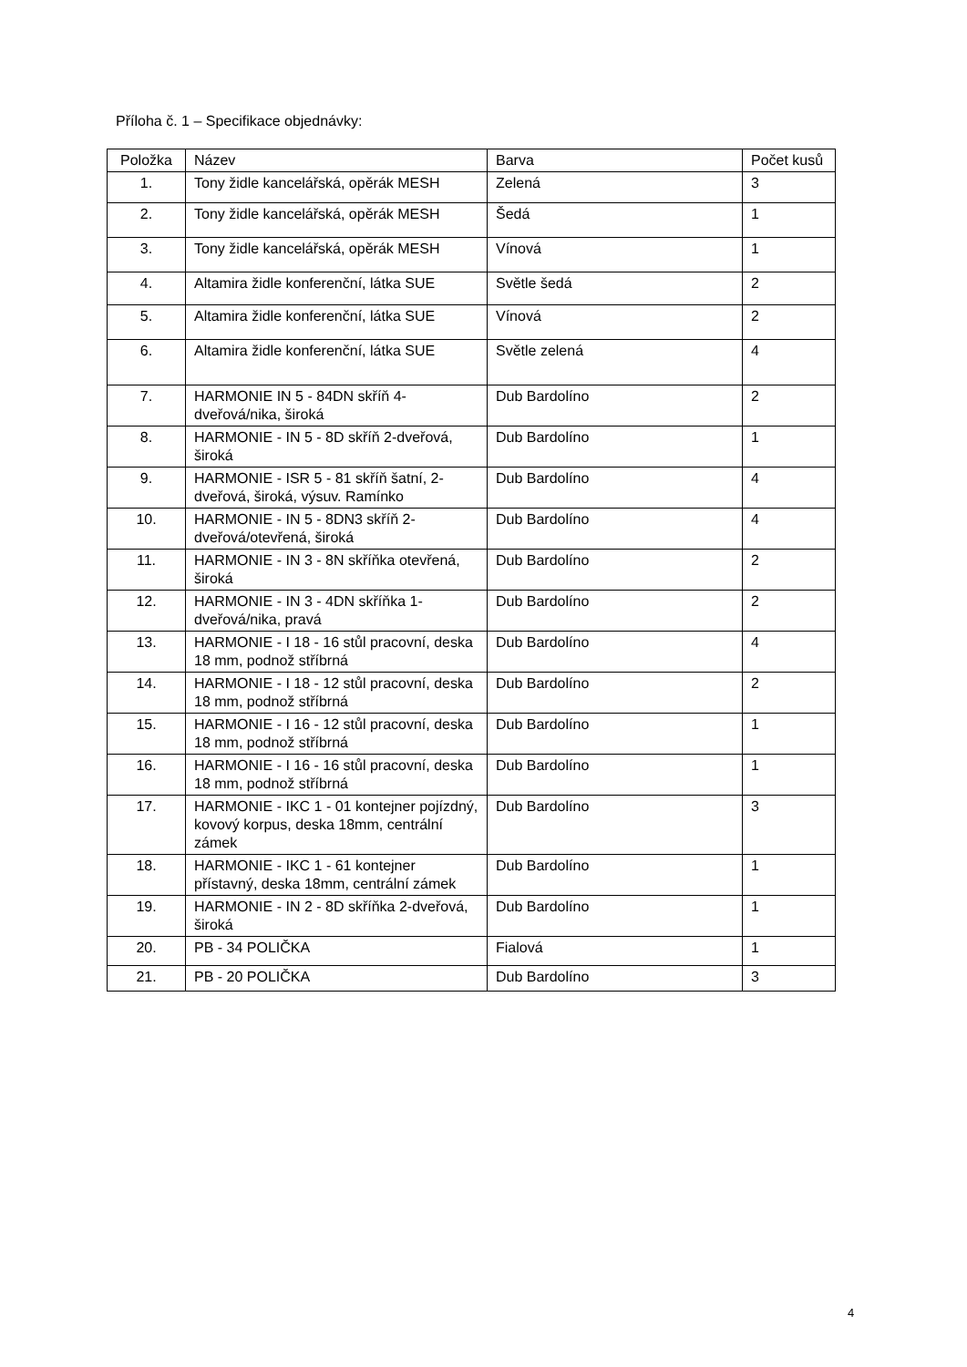Příloha č. 1 – Specifikace objednávky:
| Položka | Název | Barva | Počet kusů |
| --- | --- | --- | --- |
| 1. | Tony židle kancelářská, opěrák MESH | Zelená | 3 |
| 2. | Tony židle kancelářská, opěrák MESH | Šedá | 1 |
| 3. | Tony židle kancelářská, opěrák MESH | Vínová | 1 |
| 4. | Altamira židle konferenční, látka SUE | Světle šedá | 2 |
| 5. | Altamira židle konferenční, látka SUE | Vínová | 2 |
| 6. | Altamira židle konferenční, látka SUE | Světle zelená | 4 |
| 7. | HARMONIE IN 5 - 84DN skříň 4-dveřová/nika, široká | Dub Bardolíno | 2 |
| 8. | HARMONIE - IN 5 - 8D skříň 2-dveřová, široká | Dub Bardolíno | 1 |
| 9. | HARMONIE - ISR 5 - 81 skříň šatní, 2-dveřová, široká, výsuv. Ramínko | Dub Bardolíno | 4 |
| 10. | HARMONIE - IN 5 - 8DN3 skříň 2-dveřová/otevřená, široká | Dub Bardolíno | 4 |
| 11. | HARMONIE - IN 3 - 8N skříňka otevřená, široká | Dub Bardolíno | 2 |
| 12. | HARMONIE - IN 3 - 4DN skříňka 1-dveřová/nika, pravá | Dub Bardolíno | 2 |
| 13. | HARMONIE - I 18 - 16 stůl pracovní, deska 18 mm, podnož stříbrná | Dub Bardolíno | 4 |
| 14. | HARMONIE - I 18 - 12 stůl pracovní, deska 18 mm, podnož stříbrná | Dub Bardolíno | 2 |
| 15. | HARMONIE - I 16 - 12 stůl pracovní, deska 18 mm, podnož stříbrná | Dub Bardolíno | 1 |
| 16. | HARMONIE - I 16 - 16 stůl pracovní, deska 18 mm, podnož stříbrná | Dub Bardolíno | 1 |
| 17. | HARMONIE - IKC 1 - 01 kontejner pojízdný, kovový korpus, deska 18mm, centrální zámek | Dub Bardolíno | 3 |
| 18. | HARMONIE - IKC 1 - 61 kontejner přístavný, deska 18mm, centrální zámek | Dub Bardolíno | 1 |
| 19. | HARMONIE - IN 2 - 8D skříňka 2-dveřová, široká | Dub Bardolíno | 1 |
| 20. | PB - 34 POLIČKA | Fialová | 1 |
| 21. | PB - 20 POLIČKA | Dub Bardolíno | 3 |
4